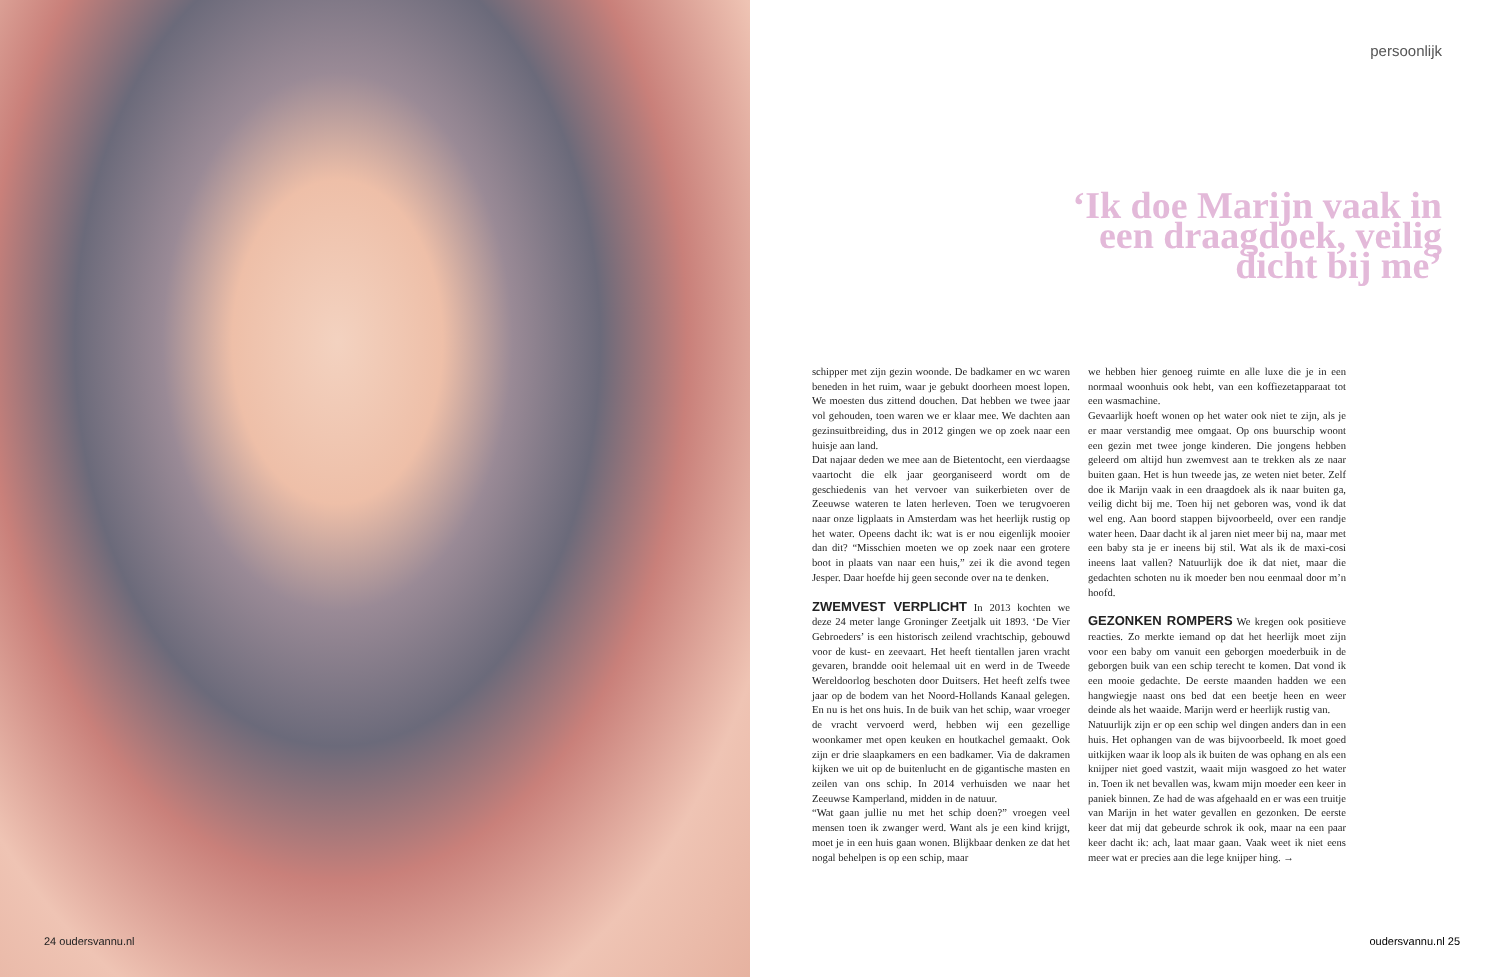24 oudersvannu.nl
persoonlijk
‘Ik doe Marijn vaak in een draagdoek, veilig dicht bij me’
schipper met zijn gezin woonde. De badkamer en wc waren beneden in het ruim, waar je gebukt doorheen moest lopen. We moesten dus zittend douchen. Dat hebben we twee jaar vol gehouden, toen waren we er klaar mee. We dachten aan gezinsuitbreiding, dus in 2012 gingen we op zoek naar een huisje aan land.
Dat najaar deden we mee aan de Bietentocht, een vierdaagse vaartocht die elk jaar georganiseerd wordt om de geschiedenis van het vervoer van suikerbieten over de Zeeuwse wateren te laten herleven. Toen we terugvoeren naar onze ligplaats in Amsterdam was het heerlijk rustig op het water. Opeens dacht ik: wat is er nou eigenlijk mooier dan dit? “Misschien moeten we op zoek naar een grotere boot in plaats van naar een huis,” zei ik die avond tegen Jesper. Daar hoefde hij geen seconde over na te denken.
ZWEMVEST VERPLICHT
In 2013 kochten we deze 24 meter lange Groninger Zeetjalk uit 1893. ‘De Vier Gebroeders’ is een historisch zeilend vrachtschip, gebouwd voor de kust- en zeevaart. Het heeft tientallen jaren vracht gevaren, brandde ooit helemaal uit en werd in de Tweede Wereldoorlog beschoten door Duitsers. Het heeft zelfs twee jaar op de bodem van het Noord-Hollands Kanaal gelegen. En nu is het ons huis. In de buik van het schip, waar vroeger de vracht vervoerd werd, hebben wij een gezellige woonkamer met open keuken en houtkachel gemaakt. Ook zijn er drie slaapkamers en een badkamer. Via de dakramen kijken we uit op de buitenlucht en de gigantische masten en zeilen van ons schip. In 2014 verhuisden we naar het Zeeuwse Kamperland, midden in de natuur.
“Wat gaan jullie nu met het schip doen?” vroegen veel mensen toen ik zwanger werd. Want als je een kind krijgt, moet je in een huis gaan wonen. Blijkbaar denken ze dat het nogal behelpen is op een schip, maar
we hebben hier genoeg ruimte en alle luxe die je in een normaal woonhuis ook hebt, van een koffiezetapparaat tot een wasmachine.
Gevaarlijk hoeft wonen op het water ook niet te zijn, als je er maar verstandig mee omgaat. Op ons buurschip woont een gezin met twee jonge kinderen. Die jongens hebben geleerd om altijd hun zwemvest aan te trekken als ze naar buiten gaan. Het is hun tweede jas, ze weten niet beter. Zelf doe ik Marijn vaak in een draagdoek als ik naar buiten ga, veilig dicht bij me. Toen hij net geboren was, vond ik dat wel eng. Aan boord stappen bijvoorbeeld, over een randje water heen. Daar dacht ik al jaren niet meer bij na, maar met een baby sta je er ineens bij stil. Wat als ik de maxi-cosi ineens laat vallen? Natuurlijk doe ik dat niet, maar die gedachten schoten nu ik moeder ben nou eenmaal door m’n hoofd.
GEZONKEN ROMPERS
We kregen ook positieve reacties. Zo merkte iemand op dat het heerlijk moet zijn voor een baby om vanuit een geborgen moederbuik in de geborgen buik van een schip terecht te komen. Dat vond ik een mooie gedachte. De eerste maanden hadden we een hangwiegje naast ons bed dat een beetje heen en weer deinde als het waaide. Marijn werd er heerlijk rustig van.
Natuurlijk zijn er op een schip wel dingen anders dan in een huis. Het ophangen van de was bijvoorbeeld. Ik moet goed uitkijken waar ik loop als ik buiten de was ophang en als een knijper niet goed vastzit, waait mijn wasgoed zo het water in. Toen ik net bevallen was, kwam mijn moeder een keer in paniek binnen. Ze had de was afgehaald en er was een truitje van Marijn in het water gevallen en gezonken. De eerste keer dat mij dat gebeurde schrok ik ook, maar na een paar keer dacht ik: ach, laat maar gaan. Vaak weet ik niet eens meer wat er precies aan die lege knijper hing. →
oudersvannu.nl 25